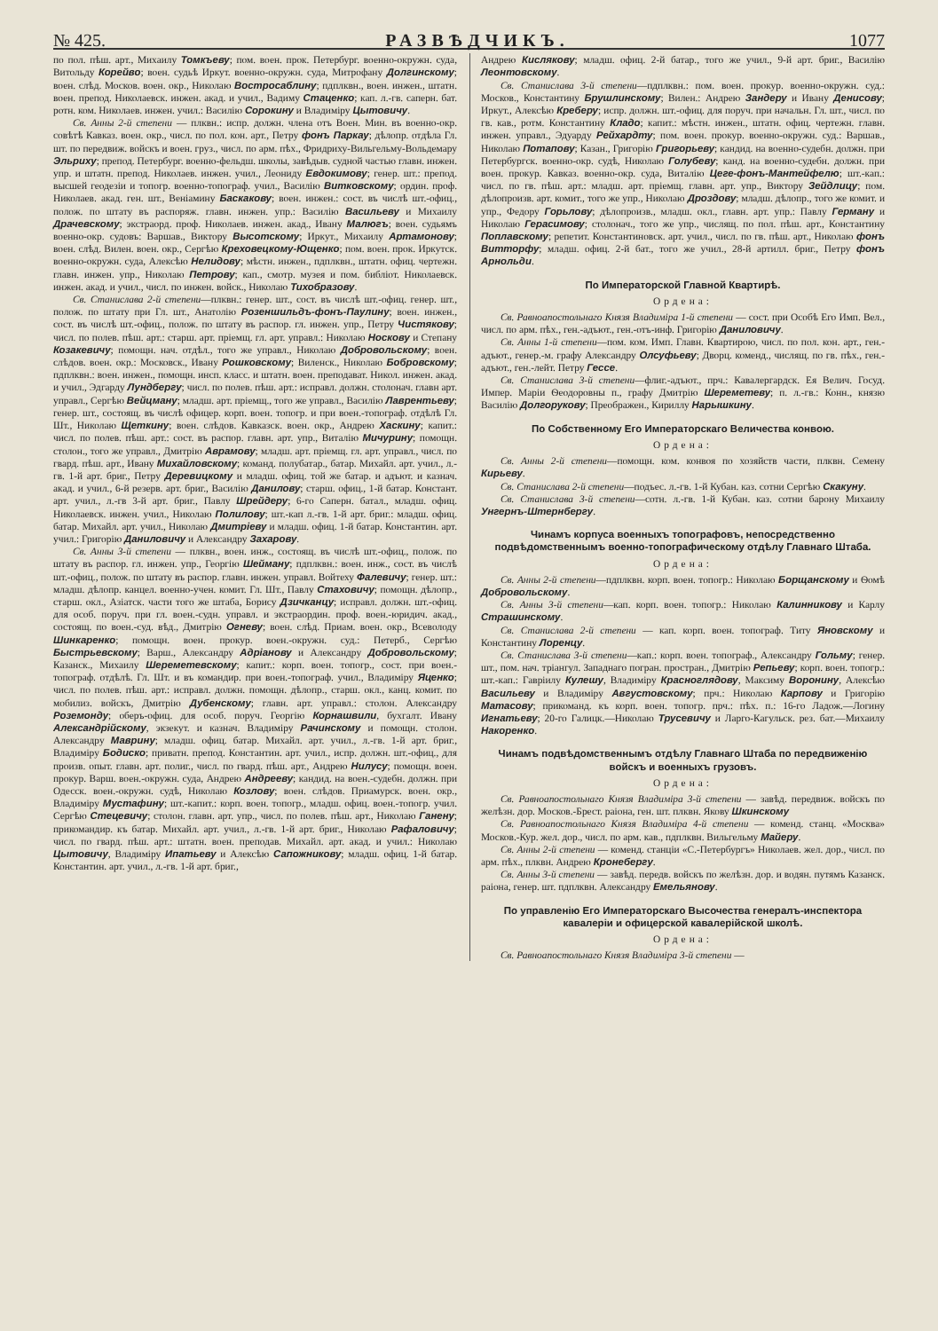№ 425. РАЗВѢДЧИКЪ. 1077
по пол. пѣш. арт., Михаилу Томкъеву; пом. воен. прок. Петербург. военно-окружн. суда, Витольду Корейво; воен. судьѣ Иркут. военно-окружн. суда, Митрофану Долгинскому; воен. слѣд. Москов. воен. окр., Николаю Востросаблину; пдплквн., воен. инжен., штатн. воен. препод. Николаевск. инжен. акад. и учил., Вадиму Стаценко; кап. л.-гв. саперн. бат. ротн. ком. Николаев. инжен. учил.: Василію Сорокину и Владиміру Цытовичу.
Св. Анны 2-й степени — плквн.: испр. должн. члена отъ Воен. Мин. въ военно-окр. совѣтѣ Кавказ. воен. окр., числ. по пол. кон. арт., Петру фонъ Паркау; дѣлопр. отдѣла Гл. шт. по передвиж. войскъ и воен. груз., числ. по арм. пѣх., Фридриху-Вильгельму-Вольдемару Эльриху; препод. Петербург. военно-фельдш. школы, завѣдыв. судной частью главн. инжен. упр. и штатн. препод. Николаев. инжен. учил., Леониду Евдокимову; генер. шт.: препод. высшей геодезіи и топогр. военно-топограф. учил., Василію Витковскому; ордин. проф. Николаев. акад. ген. шт., Веніамину Баскакову; воен. инжен.: сост. въ числѣ шт.-офиц., полож. по штату въ распоряж. главн. инжен. упр.: Василію Васильеву и Михаилу Драчевскому; экстраорд. проф. Николаев. инжен. акад., Ивану Малюгъ; воен. судьямъ военно-окр. судовъ: Варшав., Виктору Высотскому; Иркут., Михаилу Артамонову; воен. слѣд. Вилен. воен. окр., Сергѣю Креховецкому-Ющенко; пом. воен. прок. Иркутск. военно-окружн. суда, Алексѣю Нелидову; мѣстн. инжен., пдплквн., штатн. офиц. чертежн. главн. инжен. упр., Николаю Петрову; кап., смотр. музея и пом. библіот. Николаевск. инжен. акад. и учил., числ. по инжен. войск., Николаю Тихобразову.
Св. Станислава 2-й степени—плквн.: генер. шт., сост. въ числѣ шт.-офиц. генер. шт., полож. по штату при Гл. шт., Анатолію Розеншильдъ-фонъ-Паулину; воен. инжен., сост. въ числѣ шт.-офиц., полож. по штату въ распор. гл. инжен. упр., Петру Чистякову; числ. по полев. пѣш. арт.: старш. арт. пріемщ. гл. арт. управл.: Николаю Носкову и Степану Козакевичу; помощн. нач. отдѣл., того же управл., Николаю Добровольскому; воен. слѣдов. воен. окр.: Московск., Ивану Рошковскому; Виленск., Николаю Бобровскому; пдплквн.: воен. инжен., помощн. инсп. класс. и штатн. воен. преподават. Никол. инжен. акад. и учил., Эдгарду Лундбергу; числ. по полев. пѣш. арт.: исправл. должн. столонач. главн арт. управл., Сергѣю Вейцману; младш. арт. пріемщ., того же управл., Василію Лаврентьеву; генер. шт., состоящ. въ числѣ офицер. корп. воен. топогр. и при воен.-топограф. отдѣлѣ Гл. Шт., Николаю Щеткину; воен. слѣдов. Кавказск. воен. окр., Андрею Хаскину; капит.: числ. по полев. пѣш. арт.: сост. въ распор. главн. арт. упр., Виталію Мичурину; помощн. столон., того же управл., Дмитрію Аврамову; младш. арт. пріемщ. гл. арт. управл., числ. по гвард. пѣш. арт., Ивану Михайловскому; команд. полубатар., батар. Михайл. арт. учил., л.-гв. 1-й арт. бриг., Петру Деревицкому и младш. офиц. той же батар. и адъют. и казнач. акад. и учил., 6-й резерв. арт. бриг., Василію Данилову; старш. офиц., 1-й батар. Констант. арт. учил., л.-гв 3-й арт. бриг., Павлу Шрейдеру; 6-го Саперн. батал., младш. офиц. Николаевск. инжен. учил., Николаю Полилову; шт.-кап л.-гв. 1-й арт. бриг.: младш. офиц. батар. Михайл. арт. учил., Николаю Дмитріеву и младш. офиц. 1-й батар. Константин. арт. учил.: Григорію Даниловичу и Александру Захарову.
Св. Анны 3-й степени — плквн., воен. инж., состоящ. въ числѣ шт.-офиц., полож. по штату въ распор. гл. инжен. упр., Георгію Шейману; пдплквн.: воен. инж., сост. въ числѣ шт.-офиц., полож. по штату въ распор. главн. инжен. управл. Войтеху Фалевичу; генер. шт.: младш. дѣлопр. канцел. военно-учен. комит. Гл. Шт., Павлу Стаховичу; помощн. дѣлопр., старш. окл., Азіатск. части того же штаба, Борису Дзичканцу; исправл. должн. шт.-офиц. для особ. поруч. при гл. воен.-судн. управл. и экстраордин. проф. воен.-юридич. акад., состоящ. по воен.-суд. вѣд., Дмитрію Огневу; воен. слѣд. Приам. воен. окр., Всеволоду Шинкаренко; помощн. воен. прокур. воен.-окружн. суд.: Петерб., Сергѣю Быстрьевскому; Варш., Александру Адріанову и Александру Добровольскому; Казанск., Михаилу Шереметевскому; капит.: корп. воен. топогр., сост. при воен.-топограф. отдѣлѣ. Гл. Шт. и въ командир. при воен.-топограф. учил., Владиміру Яценко; числ. по полев. пѣш. арт.: исправл. должн. помощн. дѣлопр., старш. окл., канц. комит. по мобилиз. войскъ, Дмитрію Дубенскому; главн. арт. управл.: столон. Александру Роземонду; оберъ-офиц. для особ. поруч. Георгію Корнашвили, бухгалт. Ивану Александрійскому, экзекут. и казнач. Владиміру Рачинскому и помощн. столон. Александру Маврину; младш. офиц. батар. Михайл. арт. учил., л.-гв. 1-й арт. бриг., Владиміру Бодиско; приватн. препод. Константин. арт. учил., испр. должн. шт.-офиц., для произв. опыт. главн. арт. полиг., числ. по гвард. пѣш. арт., Андрею Нилусу; помощн. воен. прокур. Варш. воен.-окружн. суда, Андрею Андрееву; кандид. на воен.-судебн. должн. при Одесск. воен.-окружн. судѣ, Николаю Козлову; воен. слѣдов. Приамурск. воен. окр., Владиміру Мустафину; шт.-капит.: корп. воен. топогр., младш. офиц. воен.-топогр. учил. Сергѣю Стецевичу; столон. главн. арт. упр., числ. по полев. пѣш. арт., Николаю Ганену; прикомандир. къ батар. Михайл. арт. учил., л.-гв. 1-й арт. бриг., Николаю Рафаловичу; числ. по гвард. пѣш. арт.: штатн. воен. преподав. Михайл. арт. акад. и учил.: Николаю Цытовичу, Владиміру Ипатьеву и Алексѣю Сапожникову; младш. офиц. 1-й батар. Константин. арт. учил., л.-гв. 1-й арт. бриг.,
Андрею Кислякову; младш. офиц. 2-й батар., того же учил., 9-й арт. бриг., Василію Леонтовскому.
Св. Станислава 3-й степени—пдплквн.: пом. воен. прокур. военно-окружн. суд.: Москов., Константину Брушлинскому; Вилен.: Андрею Зандеру и Ивану Денисову; Иркут., Алексѣю Креберу; испр. должн. шт.-офиц. для поруч. при начальн. Гл. шт., числ. по гв. кав., ротм. Константину Кладо; капит.: мѣстн. инжен., штатн. офиц. чертежн. главн. инжен. управл., Эдуарду Рейхардту; пом. воен. прокур. военно-окружн. суд.: Варшав., Николаю Потапову; Казан., Григорію Григорьеву; кандид. на военно-судебн. должн. при Петербургск. военно-окр. судѣ, Николаю Голубеву; канд. на военно-судебн. должн. при воен. прокур. Кавказ. военно-окр. суда, Виталію Цеге-фонъ-Мантейфелю; шт.-кап.: числ. по гв. пѣш. арт.: младш. арт. пріемщ. главн. арт. упр., Виктору Зейдлицу; пом. дѣлопроизв. арт. комит., того же упр., Николаю Дроздову; младш. дѣлопр., того же комит. и упр., Федору Горьлову; дѣлопроизв., младш. окл., главн. арт. упр.: Павлу Герману и Николаю Герасимову; столонач., того же упр., числящ. по пол. пѣш. арт., Константину Поплавскому; репетит. Константиновск. арт. учил., числ. по гв. пѣш. арт., Николаю фонъ Витторфу; младш. офиц. 2-й бат., того же учил., 28-й артилл. бриг., Петру фонъ Арнольди.
По Императорской Главной Квартирѣ.
Ордена:
Св. Равноапостольнаго Князя Владиміра 1-й степени — сост. при Особѣ Его Имп. Вел., числ. по арм. пѣх., ген.-адъют., ген.-отъ-инф. Григорію Даниловичу.
Св. Анны 1-й степени—пом. ком. Имп. Главн. Квартирою, числ. по пол. кон. арт., ген.-адъют., генер.-м. графу Александру Олсуфьеву; Дворц. коменд., числящ. по гв. пѣх., ген.-адъют., ген.-лейт. Петру Гессе.
Св. Станислава 3-й степени—флиг.-адъют., прч.: Кавалергардск. Ея Велич. Госуд. Импер. Маріи Ѳеодоровны п., графу Дмитрію Шереметеву; п. л.-гв.: Конн., князю Василію Долгорукову; Преображен., Кириллу Нарышкину.
По Собственному Его Императорскаго Величества конвою.
Ордена:
Св. Анны 2-й степени—помощн. ком. конвоя по хозяйств части, плквн. Семену Кирьеву.
Св. Станислава 2-й степени—подъес. л.-гв. 1-й Кубан. каз. сотни Сергѣю Скакуну.
Св. Станислава 3-й степени—сотн. л.-гв. 1-й Кубан. каз. сотни барону Михаилу Унгернъ-Штернбергу.
Чинамъ корпуса военныхъ топографовъ, непосредственно подвѣдомственнымъ военно-топографическому отдѣлу Главнаго Штаба.
Ордена:
Св. Анны 2-й степени—пдплквн. корп. воен. топогр.: Николаю Борщанскому и Ѳомѣ Добровольскому.
Св. Анны 3-й степени—кап. корп. воен. топогр.: Николаю Калинникову и Карлу Страшинскому.
Св. Станислава 2-й степени — кап. корп. воен. топограф. Титу Яновскому и Константину Лоренцу.
Св. Станислава 3-й степени—кап.: корп. воен. топограф., Александру Гольму; генер. шт., пом. нач. тріангул. Западнаго погран. простран., Дмитрію Репьеву; корп. воен. топогр.: шт.-кап.: Гавріилу Кулешу, Владиміру Красноглядову, Максиму Воронину, Алексѣю Васильеву и Владиміру Августовскому; прч.: Николаю Карпову и Григорію Матасову; прикоманд. къ корп. воен. топогр. прч.: пѣх. п.: 16-го Ладож.—Логину Игнатьеву; 20-го Галицк.—Николаю Трусевичу и Ларго-Кагульск. рез. бат.—Михаилу Накоренко.
Чинамъ подвѣдомственнымъ отдѣлу Главнаго Штаба по передвиженію войскъ и военныхъ грузовъ.
Ордена:
Св. Равноапостольнаго Князя Владиміра 3-й степени — завѣд. передвиж. войскъ по желѣзн. дор. Москов.-Брест. раіона, ген. шт. плквн. Якову Шкинскому
Св. Равноапостольнаго Князя Владиміра 4-й степени — коменд. станц. «Москва» Москов.-Кур. жел. дор., числ. по арм. кав., пдплквн. Вильгельму Майеру.
Св. Анны 2-й степени — коменд. станціи «С.-Петербургъ» Николаев. жел. дор., числ. по арм. пѣх., плквн. Андрею Кронебергу.
Св. Анны 3-й степени — завѣд. передв. войскъ по желѣзн. дор. и водян. путямъ Казанск. раіона, генер. шт. пдплквн. Александру Емельянову.
По управленію Его Императорскаго Высочества генералъ-инспектора кавалеріи и офицерской кавалерійской школѣ.
Ордена:
Св. Равноапостольнаго Князя Владиміра 3-й степени —